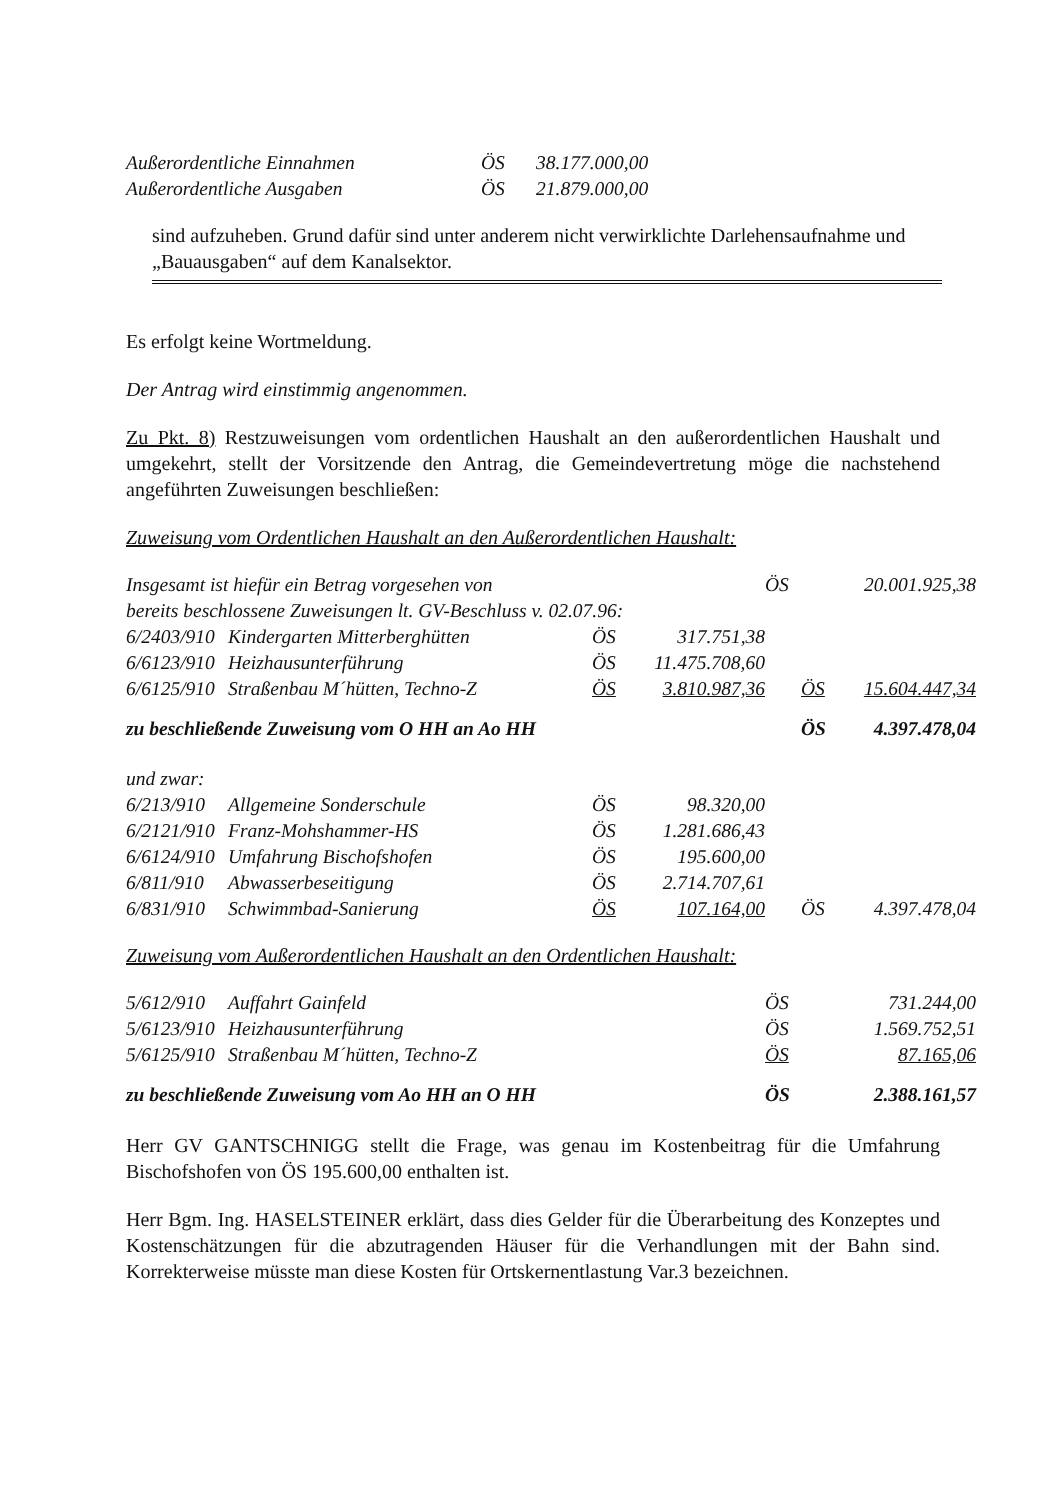| Außerordentliche Einnahmen | ÖS | 38.177.000,00 |
| Außerordentliche Ausgaben | ÖS | 21.879.000,00 |
sind aufzuheben. Grund dafür sind unter anderem nicht verwirklichte Darlehensaufnahme und „Bauausgaben“ auf dem Kanalsektor.
Es erfolgt keine Wortmeldung.
Der Antrag wird einstimmig angenommen.
Zu Pkt. 8) Restzuweisungen vom ordentlichen Haushalt an den außerordentlichen Haushalt und umgekehrt, stellt der Vorsitzende den Antrag, die Gemeindevertretung möge die nachstehend angeführten Zuweisungen beschließen:
Zuweisung vom Ordentlichen Haushalt an den Außerordentlichen Haushalt:
| Insgesamt ist hiefür ein Betrag vorgesehen von | | | | ÖS | 20.001.925,38 |
| bereits beschlossene Zuweisungen lt. GV-Beschluss v. 02.07.96: | | | | | |
| 6/2403/910 | Kindergarten Mitterberghütten | ÖS | 317.751,38 | | |
| 6/6123/910 | Heizhausunterführung | ÖS | 11.475.708,60 | | |
| 6/6125/910 | Straßenbau M´hütten, Techno-Z | ÖS | 3.810.987,36 | ÖS | 15.604.447,34 |
| zu beschließende Zuweisung vom O HH an Ao HH | | | | ÖS | 4.397.478,04 |
| und zwar: | | | | | |
| 6/213/910 | Allgemeine Sonderschule | ÖS | 98.320,00 | | |
| 6/2121/910 | Franz-Mohshammer-HS | ÖS | 1.281.686,43 | | |
| 6/6124/910 | Umfahrung Bischofshofen | ÖS | 195.600,00 | | |
| 6/811/910 | Abwasserbeseitigung | ÖS | 2.714.707,61 | | |
| 6/831/910 | Schwimmbad-Sanierung | ÖS | 107.164,00 | ÖS | 4.397.478,04 |
Zuweisung vom Außerordentlichen Haushalt an den Ordentlichen Haushalt:
| 5/612/910 | Auffahrt Gainfeld | ÖS | 731.244,00 |
| 5/6123/910 | Heizhausunterführung | ÖS | 1.569.752,51 |
| 5/6125/910 | Straßenbau M´hütten, Techno-Z | ÖS | 87.165,06 |
| zu beschließende Zuweisung vom Ao HH an O HH | | ÖS | 2.388.161,57 |
Herr GV GANTSCHNIGG stellt die Frage, was genau im Kostenbeitrag für die Umfahrung Bischofshofen von ÖS 195.600,00 enthalten ist.
Herr Bgm. Ing. HASELSTEINER erklärt, dass dies Gelder für die Überarbeitung des Konzeptes und Kostenschätzungen für die abzutragenden Häuser für die Verhandlungen mit der Bahn sind. Korrekterweise müsste man diese Kosten für Ortskernentlastung Var.3 bezeichnen.